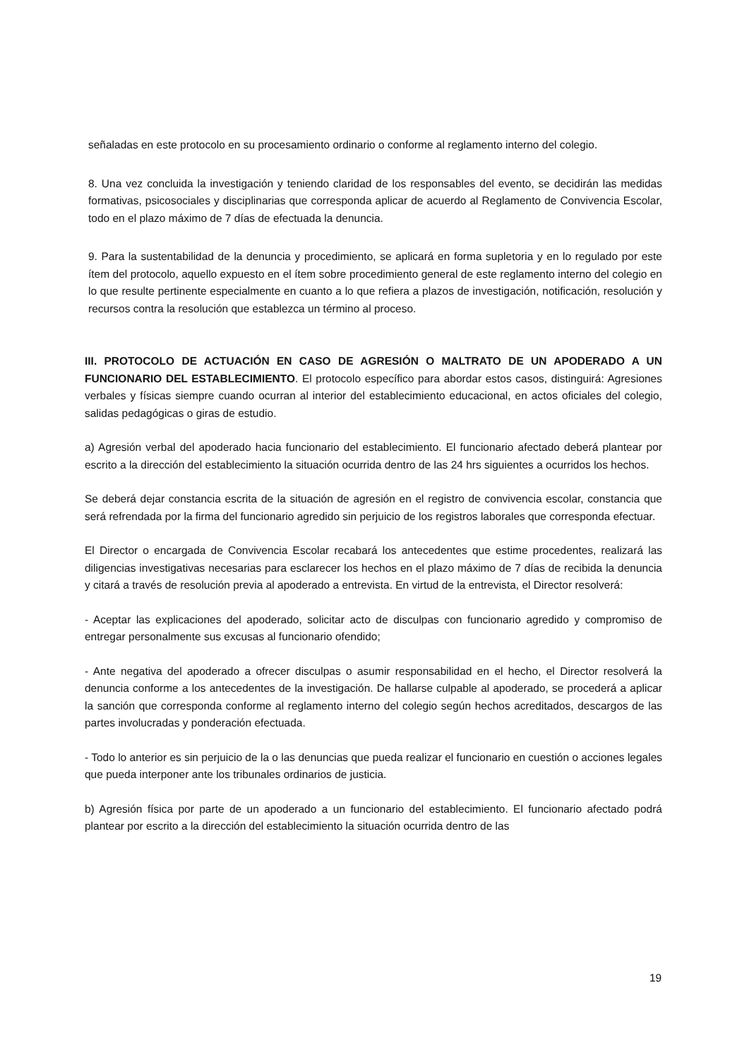señaladas en este protocolo en su procesamiento ordinario o conforme al reglamento interno del colegio.
8. Una vez concluida la investigación y teniendo claridad de los responsables del evento, se decidirán las medidas formativas, psicosociales y disciplinarias que corresponda aplicar de acuerdo al Reglamento de Convivencia Escolar, todo en el plazo máximo de 7 días de efectuada la denuncia.
9. Para la sustentabilidad de la denuncia y procedimiento, se aplicará en forma supletoria y en lo regulado por este ítem del protocolo, aquello expuesto en el ítem sobre procedimiento general de este reglamento interno del colegio en lo que resulte pertinente especialmente en cuanto a lo que refiera a plazos de investigación, notificación, resolución y recursos contra la resolución que establezca un término al proceso.
III. PROTOCOLO DE ACTUACIÓN EN CASO DE AGRESIÓN O MALTRATO DE UN APODERADO A UN FUNCIONARIO DEL ESTABLECIMIENTO. El protocolo específico para abordar estos casos, distinguirá: Agresiones verbales y físicas siempre cuando ocurran al interior del establecimiento educacional, en actos oficiales del colegio, salidas pedagógicas o giras de estudio.
a) Agresión verbal del apoderado hacia funcionario del establecimiento. El funcionario afectado deberá plantear por escrito a la dirección del establecimiento la situación ocurrida dentro de las 24 hrs siguientes a ocurridos los hechos.
Se deberá dejar constancia escrita de la situación de agresión en el registro de convivencia escolar, constancia que será refrendada por la firma del funcionario agredido sin perjuicio de los registros laborales que corresponda efectuar.
El Director o encargada de Convivencia Escolar recabará los antecedentes que estime procedentes, realizará las diligencias investigativas necesarias para esclarecer los hechos en el plazo máximo de 7 días de recibida la denuncia y citará a través de resolución previa al apoderado a entrevista. En virtud de la entrevista, el Director resolverá:
- Aceptar las explicaciones del apoderado, solicitar acto de disculpas con funcionario agredido y compromiso de entregar personalmente sus excusas al funcionario ofendido;
- Ante negativa del apoderado a ofrecer disculpas o asumir responsabilidad en el hecho, el Director resolverá la denuncia conforme a los antecedentes de la investigación. De hallarse culpable al apoderado, se procederá a aplicar la sanción que corresponda conforme al reglamento interno del colegio según hechos acreditados, descargos de las partes involucradas y ponderación efectuada.
- Todo lo anterior es sin perjuicio de la o las denuncias que pueda realizar el funcionario en cuestión o acciones legales que pueda interponer ante los tribunales ordinarios de justicia.
b) Agresión física por parte de un apoderado a un funcionario del establecimiento. El funcionario afectado podrá plantear por escrito a la dirección del establecimiento la situación ocurrida dentro de las
19